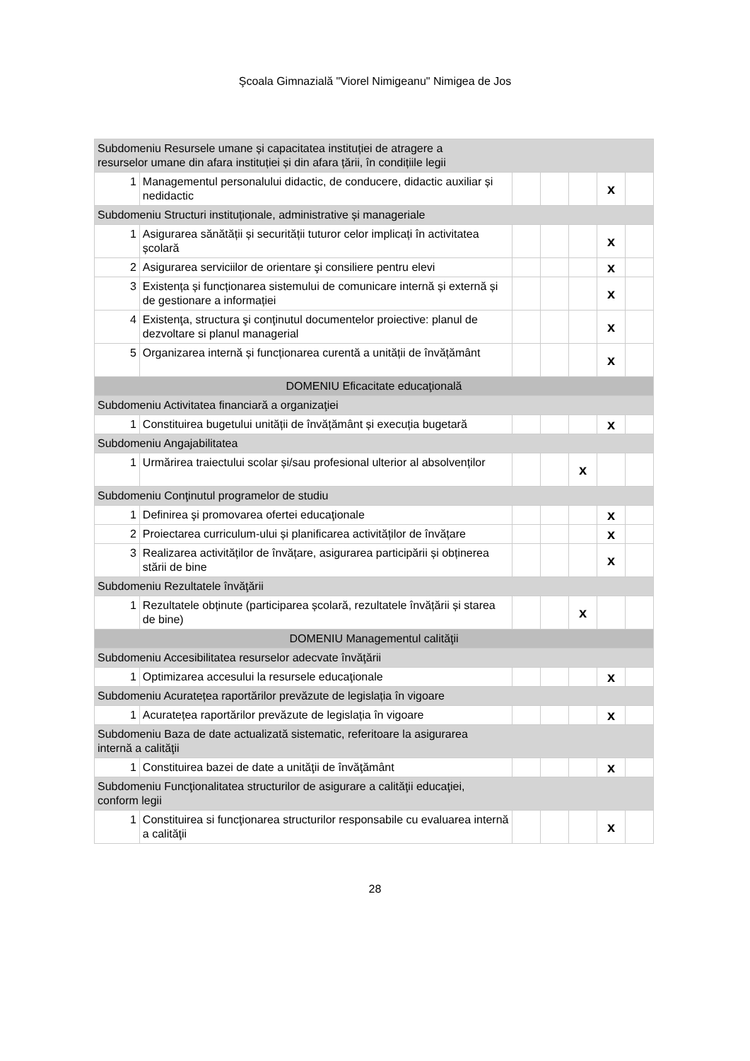Şcoala Gimnazială "Viorel Nimigeanu" Nimigea de Jos
| Subdomeniu Resursele umane și capacitatea instituției de atragere a resurselor umane din afara instituției și din afara țării, în condițiile legii | | | | | | |
| 1 | Managementul personalului didactic, de conducere, didactic auxiliar și nedidactic | | | | x | |
| Subdomeniu Structuri instituționale, administrative și manageriale | | | | | | |
| 1 | Asigurarea sănătății și securității tuturor celor implicați în activitatea școlară | | | | x | |
| 2 | Asigurarea serviciilor de orientare şi consiliere pentru elevi | | | | x | |
| 3 | Existența și funcționarea sistemului de comunicare internă și externă și de gestionare a informației | | | | x | |
| 4 | Existenţa, structura şi conţinutul documentelor proiective: planul de dezvoltare si planul managerial | | | | x | |
| 5 | Organizarea internă și funcționarea curentă a unității de învățământ | | | | x | |
| DOMENIU Eficacitate educaţională | | | | | | |
| Subdomeniu Activitatea financiară a organizaţiei | | | | | | |
| 1 | Constituirea bugetului unității de învățământ și execuția bugetară | | | | x | |
| Subdomeniu Angajabilitatea | | | | | | |
| 1 | Urmărirea traiectului scolar și/sau profesional ulterior al absolvenților | | | x | | |
| Subdomeniu Conţinutul programelor de studiu | | | | | | |
| 1 | Definirea şi promovarea ofertei educaţionale | | | | x | |
| 2 | Proiectarea curriculum-ului și planificarea activităților de învățare | | | | x | |
| 3 | Realizarea activităților de învățare, asigurarea participării și obținerea stării de bine | | | | x | |
| Subdomeniu Rezultatele învăţării | | | | | | |
| 1 | Rezultatele obținute (participarea școlară, rezultatele învățării și starea de bine) | | | x | | |
| DOMENIU Managementul calităţii | | | | | | |
| Subdomeniu Accesibilitatea resurselor adecvate învăţării | | | | | | |
| 1 | Optimizarea accesului la resursele educaţionale | | | | x | |
| Subdomeniu Acuratețea raportărilor prevăzute de legislația în vigoare | | | | | | |
| 1 | Acuratețea raportărilor prevăzute de legislația în vigoare | | | | x | |
| Subdomeniu Baza de date actualizată sistematic, referitoare la asigurarea internă a calităţii | | | | | | |
| 1 | Constituirea bazei de date a unităţii de învăţământ | | | | x | |
| Subdomeniu Funcţionalitatea structurilor de asigurare a calităţii educaţiei, conform legii | | | | | | |
| 1 | Constituirea si funcţionarea structurilor responsabile cu evaluarea internă a calităţii | | | | x | |
28